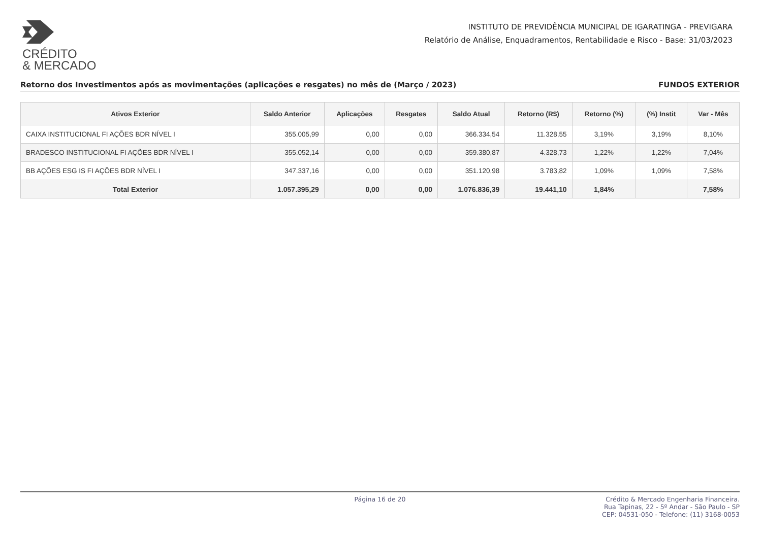CRÉDITO
& MERCADO
INSTITUTO DE PREVIDÊNCIA MUNICIPAL DE IGARATINGA - PREVIGARA
Relatório de Análise, Enquadramentos, Rentabilidade e Risco - Base: 31/03/2023
Retorno dos Investimentos após as movimentações (aplicações e resgates) no mês de (Março / 2023) FUNDOS EXTERIOR
| Ativos Exterior | Saldo Anterior | Aplicações | Resgates | Saldo Atual | Retorno (R$) | Retorno (%) | (%) Instit | Var - Mês |
| --- | --- | --- | --- | --- | --- | --- | --- | --- |
| CAIXA INSTITUCIONAL FI AÇÕES BDR NÍVEL I | 355.005,99 | 0,00 | 0,00 | 366.334,54 | 11.328,55 | 3,19% | 3,19% | 8,10% |
| BRADESCO INSTITUCIONAL FI AÇÕES BDR NÍVEL I | 355.052,14 | 0,00 | 0,00 | 359.380,87 | 4.328,73 | 1,22% | 1,22% | 7,04% |
| BB AÇÕES ESG IS FI AÇÕES BDR NÍVEL I | 347.337,16 | 0,00 | 0,00 | 351.120,98 | 3.783,82 | 1,09% | 1,09% | 7,58% |
| Total Exterior | 1.057.395,29 | 0,00 | 0,00 | 1.076.836,39 | 19.441,10 | 1,84% | | 7,58% |
Página 16 de 20 Crédito & Mercado Engenharia Financeira.
Rua Tapinas, 22 - 5º Andar - São Paulo - SP
CEP: 04531-050 - Telefone: (11) 3168-0053